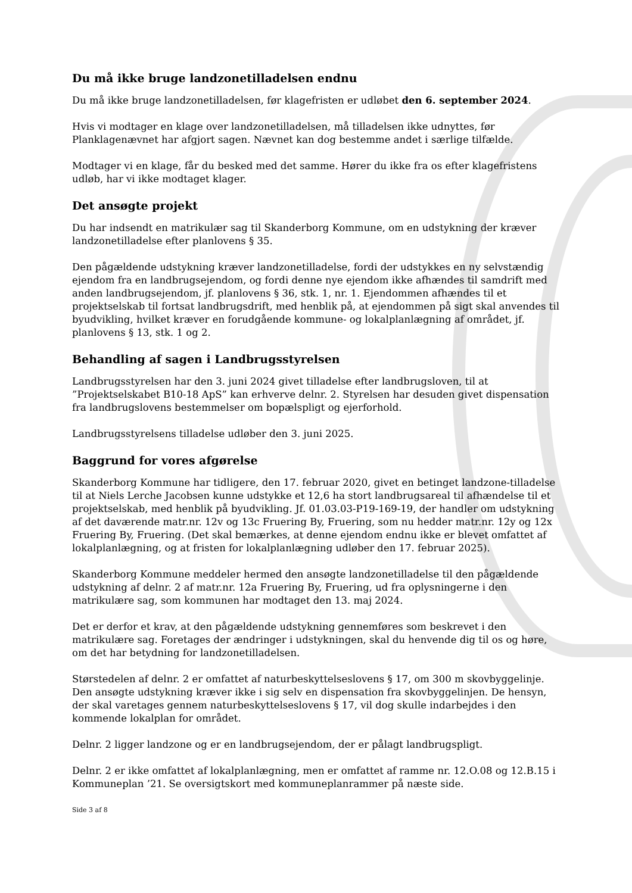Du må ikke bruge landzonetilladelsen endnu
Du må ikke bruge landzonetilladelsen, før klagefristen er udløbet den 6. september 2024.
Hvis vi modtager en klage over landzonetilladelsen, må tilladelsen ikke udnyttes, før Planklagenævnet har afgjort sagen. Nævnet kan dog bestemme andet i særlige tilfælde.
Modtager vi en klage, får du besked med det samme. Hører du ikke fra os efter klagefristens udløb, har vi ikke modtaget klager.
Det ansøgte projekt
Du har indsendt en matrikulær sag til Skanderborg Kommune, om en udstykning der kræver landzonetilladelse efter planlovens § 35.
Den pågældende udstykning kræver landzonetilladelse, fordi der udstykkes en ny selvstændig ejendom fra en landbrugsejendom, og fordi denne nye ejendom ikke afhændes til samdrift med anden landbrugsejendom, jf. planlovens § 36, stk. 1, nr. 1. Ejendommen afhændes til et projektselskab til fortsat landbrugsdrift, med henblik på, at ejendommen på sigt skal anvendes til byudvikling, hvilket kræver en forudgående kommune- og lokalplanlægning af området, jf. planlovens § 13, stk. 1 og 2.
Behandling af sagen i Landbrugsstyrelsen
Landbrugsstyrelsen har den 3. juni 2024 givet tilladelse efter landbrugsloven, til at ”Projektselskabet B10-18 ApS” kan erhverve delnr. 2. Styrelsen har desuden givet dispensation fra landbrugslovens bestemmelser om bopælspligt og ejerforhold.
Landbrugsstyrelsens tilladelse udløber den 3. juni 2025.
Baggrund for vores afgørelse
Skanderborg Kommune har tidligere, den 17. februar 2020, givet en betinget landzone-tilladelse til at Niels Lerche Jacobsen kunne udstykke et 12,6 ha stort landbrugsareal til afhændelse til et projektselskab, med henblik på byudvikling. Jf. 01.03.03-P19-169-19, der handler om udstykning af det daværende matr.nr. 12v og 13c Fruering By, Fruering, som nu hedder matr.nr. 12y og 12x Fruering By, Fruering. (Det skal bemærkes, at denne ejendom endnu ikke er blevet omfattet af lokalplanlægning, og at fristen for lokalplanlægning udløber den 17. februar 2025).
Skanderborg Kommune meddeler hermed den ansøgte landzonetilladelse til den pågældende udstykning af delnr. 2 af matr.nr. 12a Fruering By, Fruering, ud fra oplysningerne i den matrikulære sag, som kommunen har modtaget den 13. maj 2024.
Det er derfor et krav, at den pågældende udstykning gennemføres som beskrevet i den matrikulære sag. Foretages der ændringer i udstykningen, skal du henvende dig til os og høre, om det har betydning for landzonetilladelsen.
Størstedelen af delnr. 2 er omfattet af naturbeskyttelseslovens § 17, om 300 m skovbyggelinje. Den ansøgte udstykning kræver ikke i sig selv en dispensation fra skovbyggelinjen. De hensyn, der skal varetages gennem naturbeskyttelseslovens § 17, vil dog skulle indarbejdes i den kommende lokalplan for området.
Delnr. 2 ligger landzone og er en landbrugsejendom, der er pålagt landbrugspligt.
Delnr. 2 er ikke omfattet af lokalplanlægning, men er omfattet af ramme nr. 12.O.08 og 12.B.15 i Kommuneplan ’21. Se oversigtskort med kommuneplanrammer på næste side.
Side 3 af 8